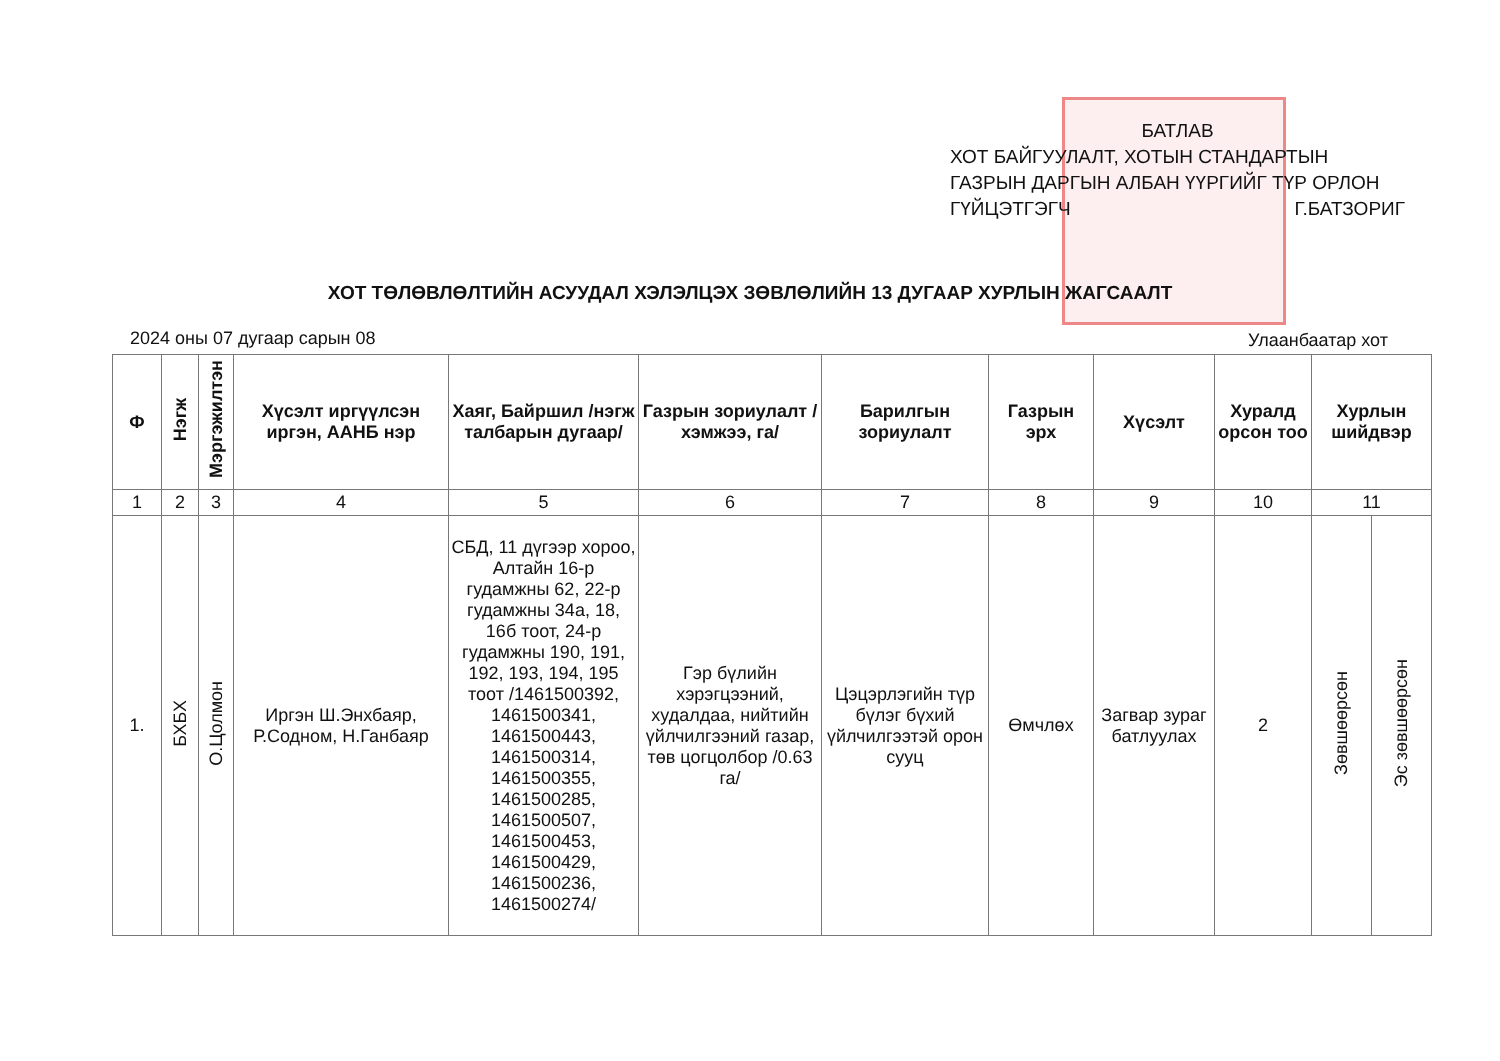БАТЛАВ
ХОТ БАЙГУУЛАЛТ, ХОТЫН СТАНДАРТЫН ГАЗРЫН ДАРГЫН АЛБАН ҮҮРГИЙГ ТҮР ОРЛОН ГҮЙЦЭТГЭГЧ Г.БАТЗОРИГ
ХОТ ТӨЛӨВЛӨЛТИЙН АСУУДАЛ ХЭЛЭЛЦЭХ ЗӨВЛӨЛИЙН 13 ДУГААР ХУРЛЫН ЖАГСААЛТ
2024 оны 07 дугаар сарын 08 Улаанбаатар хот
| Ф | Нэгж | Мэргэжилтэн | Хүсэлт иргүүлсэн иргэн, ААНБ нэр | Хаяг, Байршил /нэгж талбарын дугаар/ | Газрын зориулалт /хэмжээ, га/ | Барилгын зориулалт | Газрын эрх | Хүсэлт | Хуралд орсон тоо | Хурлын шийдвэр | |
| --- | --- | --- | --- | --- | --- | --- | --- | --- | --- | --- | --- |
| 1 | 2 | 3 | 4 | 5 | 6 | 7 | 8 | 9 | 10 | 11 | |
| 1. | БХБХ | О.Цолмон | Иргэн Ш.Энхбаяр, Р.Содном, Н.Ганбаяр | СБД, 11 дүгээр хороо, Алтайн 16-р гудамжны 62, 22-р гудамжны 34а, 18, 16б тоот, 24-р гудамжны 190, 191, 192, 193, 194, 195 тоот /1461500392, 1461500341, 1461500443, 1461500314, 1461500355, 1461500285, 1461500507, 1461500453, 1461500429, 1461500236, 1461500274/ | Гэр бүлийн хэрэгцээний, худалдаа, нийтийн үйлчилгээний газар, төв цогцолбор /0.63 га/ | Цэцэрлэгийн түр бүлэг бүхий үйлчилгээтэй орон сууц | Өмчлөх | Загвар зураг батлуулах | 2 | Зөвшөөрсөн | Эс зөвшөөрсөн |